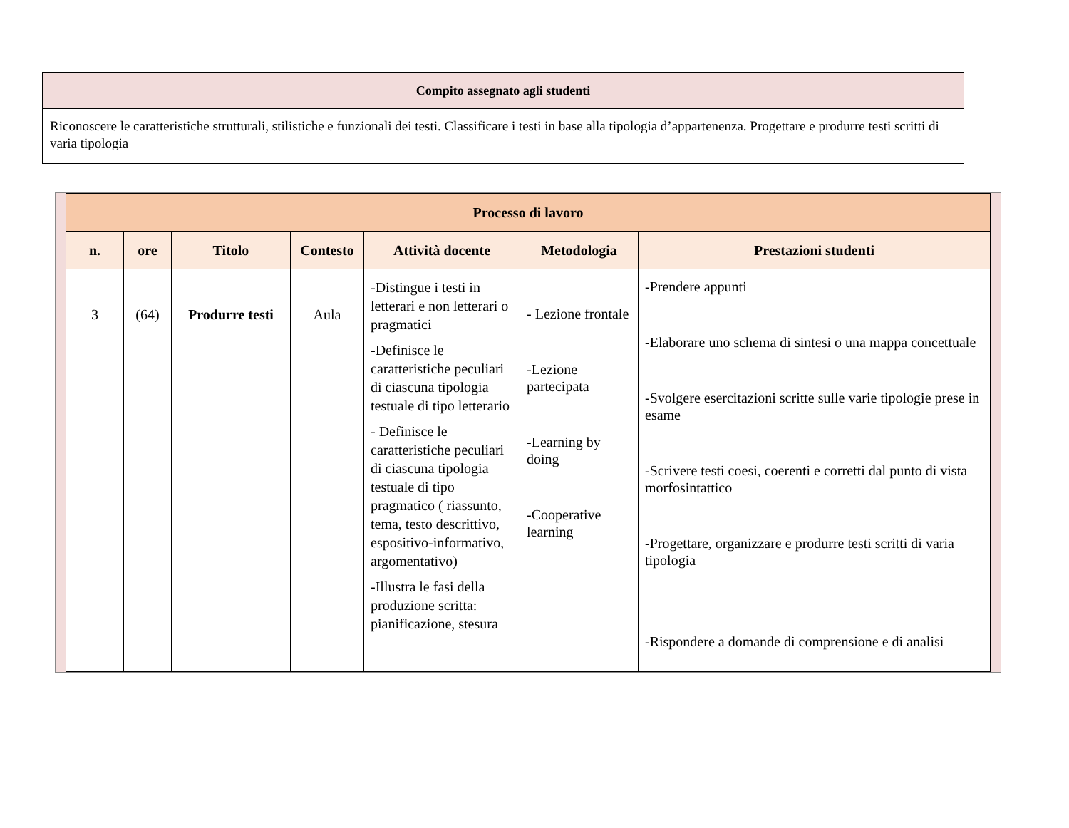| Compito assegnato agli studenti |
| Riconoscere le caratteristiche strutturali, stilistiche e funzionali dei testi. Classificare i testi in base alla tipologia d’appartenenza. Progettare e produrre testi scritti di varia tipologia |
| Processo di lavoro | | | | | | |
| --- | --- | --- | --- | --- | --- | --- |
| n. | ore | Titolo | Contesto | Attività docente | Metodologia | Prestazioni studenti |
| 3 | (64) | Produrre testi | Aula | -Distingue i testi in letterari e non letterari o pragmatici -Definisce le caratteristiche peculiari di ciascuna tipologia testuale di tipo letterario - Definisce le caratteristiche peculiari di ciascuna tipologia testuale di tipo pragmatico ( riassunto, tema, testo descrittivo, espositivo-informativo, argomentativo) -Illustra le fasi della produzione scritta: pianificazione, stesura | - Lezione frontale -Lezione partecipata -Learning by doing -Cooperative learning | -Prendere appunti -Elaborare uno schema di sintesi o una mappa concettuale -Svolgere esercitazioni scritte sulle varie tipologie prese in esame -Scrivere testi coesi, coerenti e corretti dal punto di vista morfosintattico -Progettare, organizzare e produrre testi scritti di varia tipologia -Rispondere a domande di comprensione e di analisi |